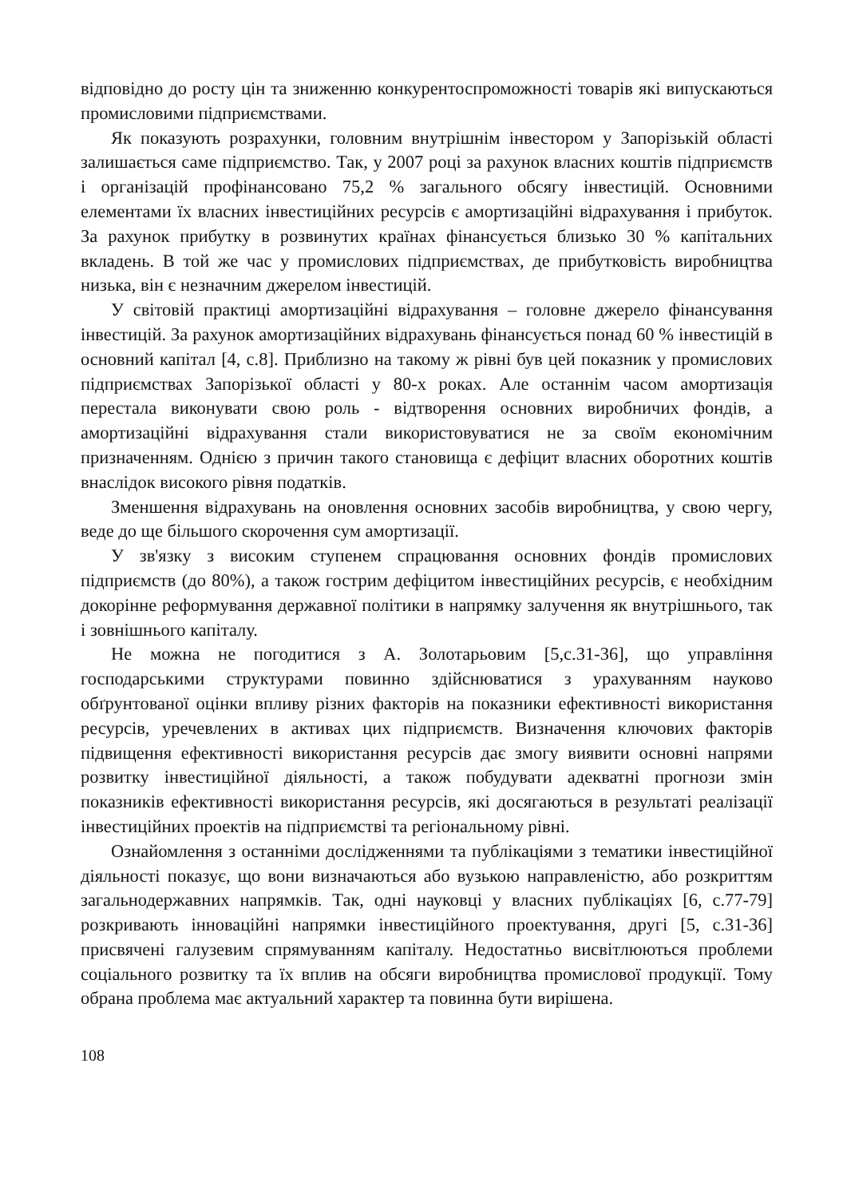відповідно до росту цін та зниженню конкурентоспроможності товарів які випускаються промисловими підприємствами.
Як показують розрахунки, головним внутрішнім інвестором у Запорізькій області залишається саме підприємство. Так, у 2007 році за рахунок власних коштів підприємств і організацій профінансовано 75,2 % загального обсягу інвестицій. Основними елементами їх власних інвестиційних ресурсів є амортизаційні відрахування і прибуток. За рахунок прибутку в розвинутих країнах фінансується близько 30 % капітальних вкладень. В той же час у промислових підприємствах, де прибутковість виробництва низька, він є незначним джерелом інвестицій.
У світовій практиці амортизаційні відрахування – головне джерело фінансування інвестицій. За рахунок амортизаційних відрахувань фінансується понад 60 % інвестицій в основний капітал [4, с.8]. Приблизно на такому ж рівні був цей показник у промислових підприємствах Запорізької області у 80-х роках. Але останнім часом амортизація перестала виконувати свою роль - відтворення основних виробничих фондів, а амортизаційні відрахування стали використовуватися не за своїм економічним призначенням. Однією з причин такого становища є дефіцит власних оборотних коштів внаслідок високого рівня податків.
Зменшення відрахувань на оновлення основних засобів виробництва, у свою чергу, веде до ще більшого скорочення сум амортизації.
У зв'язку з високим ступенем спрацювання основних фондів промислових підприємств (до 80%), а також гострим дефіцитом інвестиційних ресурсів, є необхідним докорінне реформування державної політики в напрямку залучення як внутрішнього, так і зовнішнього капіталу.
Не можна не погодитися з А. Золотарьовим [5,с.31-36], що управління господарськими структурами повинно здійснюватися з урахуванням науково обґрунтованої оцінки впливу різних факторів на показники ефективності використання ресурсів, уречевлених в активах цих підприємств. Визначення ключових факторів підвищення ефективності використання ресурсів дає змогу виявити основні напрями розвитку інвестиційної діяльності, а також побудувати адекватні прогнози змін показників ефективності використання ресурсів, які досягаються в результаті реалізації інвестиційних проектів на підприємстві та регіональному рівні.
Ознайомлення з останніми дослідженнями та публікаціями з тематики інвестиційної діяльності показує, що вони визначаються або вузькою направленістю, або розкриттям загальнодержавних напрямків. Так, одні науковці у власних публікаціях [6, с.77-79] розкривають інноваційні напрямки інвестиційного проектування, другі [5, с.31-36] присвячені галузевим спрямуванням капіталу. Недостатньо висвітлюються проблеми соціального розвитку та їх вплив на обсяги виробництва промислової продукції. Тому обрана проблема має актуальний характер та повинна бути вирішена.
108